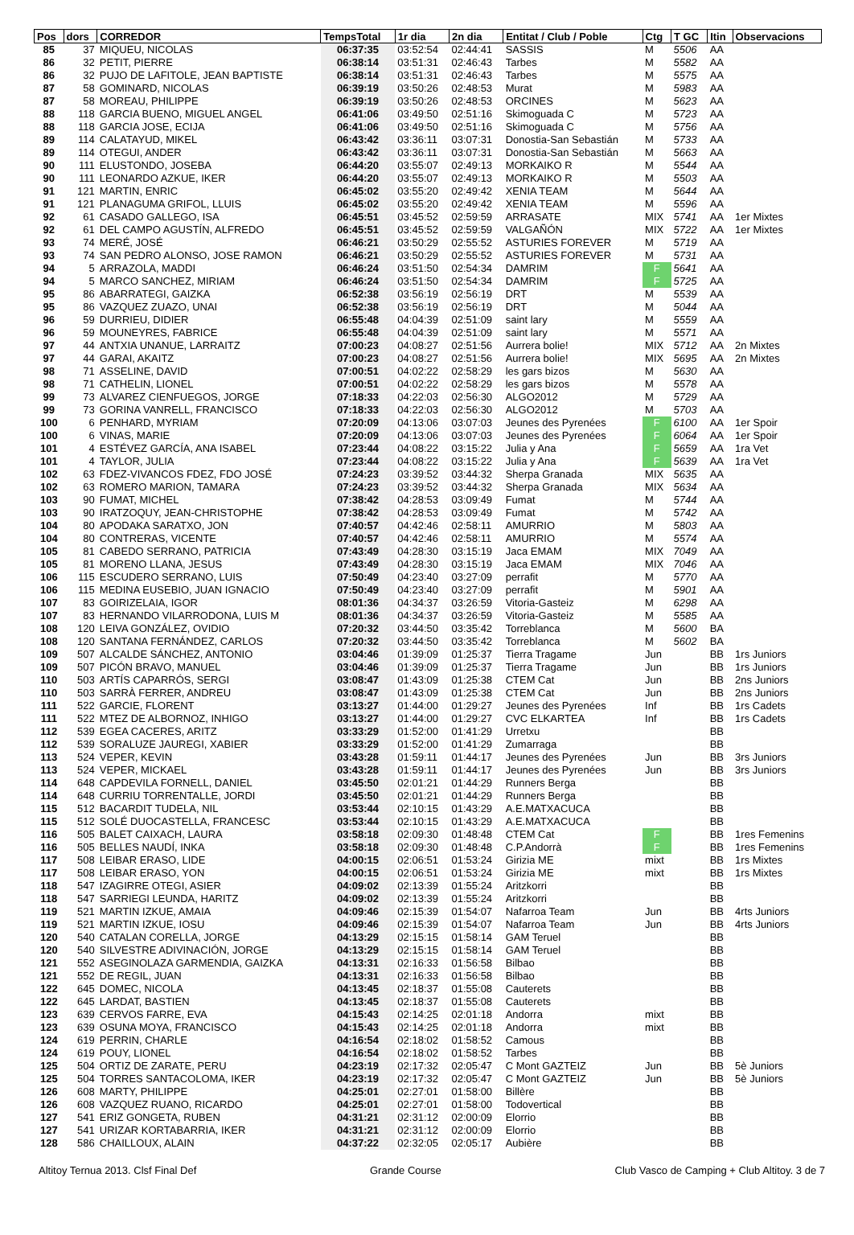| Pos | dors | CORREDOR | TempsTotal | 1r dia | 2n dia | Entitat / Club / Poble | Ctg | T GC | Itin | Observacions |
| --- | --- | --- | --- | --- | --- | --- | --- | --- | --- | --- |
| 85 | 37 | MIQUEU, NICOLAS | 06:37:35 | 03:52:54 | 02:44:41 | SASSIS | M | 5506 | AA | |
| 86 | 32 | PETIT, PIERRE | 06:38:14 | 03:51:31 | 02:46:43 | Tarbes | M | 5582 | AA | |
| 86 | 32 | PUJO DE LAFITOLE, JEAN BAPTISTE | 06:38:14 | 03:51:31 | 02:46:43 | Tarbes | M | 5575 | AA | |
| 87 | 58 | GOMINARD, NICOLAS | 06:39:19 | 03:50:26 | 02:48:53 | Murat | M | 5983 | AA | |
| 87 | 58 | MOREAU, PHILIPPE | 06:39:19 | 03:50:26 | 02:48:53 | ORCINES | M | 5623 | AA | |
| 88 | 118 | GARCIA BUENO, MIGUEL ANGEL | 06:41:06 | 03:49:50 | 02:51:16 | Skimoguada C | M | 5723 | AA | |
| 88 | 118 | GARCIA JOSE, ECIJA | 06:41:06 | 03:49:50 | 02:51:16 | Skimoguada C | M | 5756 | AA | |
| 89 | 114 | CALATAYUD, MIKEL | 06:43:42 | 03:36:11 | 03:07:31 | Donostia-San Sebastián | M | 5733 | AA | |
| 89 | 114 | OTEGUI, ANDER | 06:43:42 | 03:36:11 | 03:07:31 | Donostia-San Sebastián | M | 5663 | AA | |
| 90 | 111 | ELUSTONDO, JOSEBA | 06:44:20 | 03:55:07 | 02:49:13 | MORKAIKO R | M | 5544 | AA | |
| 90 | 111 | LEONARDO AZKUE, IKER | 06:44:20 | 03:55:07 | 02:49:13 | MORKAIKO R | M | 5503 | AA | |
| 91 | 121 | MARTIN, ENRIC | 06:45:02 | 03:55:20 | 02:49:42 | XENIA TEAM | M | 5644 | AA | |
| 91 | 121 | PLANAGUMA GRIFOL, LLUIS | 06:45:02 | 03:55:20 | 02:49:42 | XENIA TEAM | M | 5596 | AA | |
| 92 | 61 | CASADO GALLEGO, ISA | 06:45:51 | 03:45:52 | 02:59:59 | ARRASATE | MIX | 5741 | AA | 1er Mixtes |
| 92 | 61 | DEL CAMPO AGUSTÍN, ALFREDO | 06:45:51 | 03:45:52 | 02:59:59 | VALGAÑÓN | MIX | 5722 | AA | 1er Mixtes |
| 93 | 74 | MERÉ, JOSÉ | 06:46:21 | 03:50:29 | 02:55:52 | ASTURIES FOREVER | M | 5719 | AA | |
| 93 | 74 | SAN PEDRO ALONSO, JOSE RAMON | 06:46:21 | 03:50:29 | 02:55:52 | ASTURIES FOREVER | M | 5731 | AA | |
| 94 | 5 | ARRAZOLA, MADDI | 06:46:24 | 03:51:50 | 02:54:34 | DAMRIM | F | 5641 | AA | |
| 94 | 5 | MARCO SANCHEZ, MIRIAM | 06:46:24 | 03:51:50 | 02:54:34 | DAMRIM | F | 5725 | AA | |
| 95 | 86 | ABARRATEGI, GAIZKA | 06:52:38 | 03:56:19 | 02:56:19 | DRT | M | 5539 | AA | |
| 95 | 86 | VAZQUEZ ZUAZO, UNAI | 06:52:38 | 03:56:19 | 02:56:19 | DRT | M | 5044 | AA | |
| 96 | 59 | DURRIEU, DIDIER | 06:55:48 | 04:04:39 | 02:51:09 | saint lary | M | 5559 | AA | |
| 96 | 59 | MOUNEYRES, FABRICE | 06:55:48 | 04:04:39 | 02:51:09 | saint lary | M | 5571 | AA | |
| 97 | 44 | ANTXIA UNANUE, LARRAITZ | 07:00:23 | 04:08:27 | 02:51:56 | Aurrera bolie! | MIX | 5712 | AA | 2n Mixtes |
| 97 | 44 | GARAI, AKAITZ | 07:00:23 | 04:08:27 | 02:51:56 | Aurrera bolie! | MIX | 5695 | AA | 2n Mixtes |
| 98 | 71 | ASSELINE, DAVID | 07:00:51 | 04:02:22 | 02:58:29 | les gars bizos | M | 5630 | AA | |
| 98 | 71 | CATHELIN, LIONEL | 07:00:51 | 04:02:22 | 02:58:29 | les gars bizos | M | 5578 | AA | |
| 99 | 73 | ALVAREZ CIENFUEGOS, JORGE | 07:18:33 | 04:22:03 | 02:56:30 | ALGO2012 | M | 5729 | AA | |
| 99 | 73 | GORINA VANRELL, FRANCISCO | 07:18:33 | 04:22:03 | 02:56:30 | ALGO2012 | M | 5703 | AA | |
| 100 | 6 | PENHARD, MYRIAM | 07:20:09 | 04:13:06 | 03:07:03 | Jeunes des Pyrenées | F | 6100 | AA | 1er Spoir |
| 100 | 6 | VINAS, MARIE | 07:20:09 | 04:13:06 | 03:07:03 | Jeunes des Pyrenées | F | 6064 | AA | 1er Spoir |
| 101 | 4 | ESTÉVEZ GARCÍA, ANA ISABEL | 07:23:44 | 04:08:22 | 03:15:22 | Julia y Ana | F | 5659 | AA | 1ra Vet |
| 101 | 4 | TAYLOR, JULIA | 07:23:44 | 04:08:22 | 03:15:22 | Julia y Ana | F | 5639 | AA | 1ra Vet |
| 102 | 63 | FDEZ-VIVANCOS FDEZ, FDO JOSÉ | 07:24:23 | 03:39:52 | 03:44:32 | Sherpa Granada | MIX | 5635 | AA | |
| 102 | 63 | ROMERO MARION, TAMARA | 07:24:23 | 03:39:52 | 03:44:32 | Sherpa Granada | MIX | 5634 | AA | |
| 103 | 90 | FUMAT, MICHEL | 07:38:42 | 04:28:53 | 03:09:49 | Fumat | M | 5744 | AA | |
| 103 | 90 | IRATZOQUY, JEAN-CHRISTOPHE | 07:38:42 | 04:28:53 | 03:09:49 | Fumat | M | 5742 | AA | |
| 104 | 80 | APODAKA SARATXO, JON | 07:40:57 | 04:42:46 | 02:58:11 | AMURRIO | M | 5803 | AA | |
| 104 | 80 | CONTRERAS, VICENTE | 07:40:57 | 04:42:46 | 02:58:11 | AMURRIO | M | 5574 | AA | |
| 105 | 81 | CABEDO SERRANO, PATRICIA | 07:43:49 | 04:28:30 | 03:15:19 | Jaca EMAM | MIX | 7049 | AA | |
| 105 | 81 | MORENO LLANA, JESUS | 07:43:49 | 04:28:30 | 03:15:19 | Jaca EMAM | MIX | 7046 | AA | |
| 106 | 115 | ESCUDERO SERRANO, LUIS | 07:50:49 | 04:23:40 | 03:27:09 | perrafit | M | 5770 | AA | |
| 106 | 115 | MEDINA EUSEBIO, JUAN IGNACIO | 07:50:49 | 04:23:40 | 03:27:09 | perrafit | M | 5901 | AA | |
| 107 | 83 | GOIRIZELAIA, IGOR | 08:01:36 | 04:34:37 | 03:26:59 | Vitoria-Gasteiz | M | 6298 | AA | |
| 107 | 83 | HERNANDO VILARRODONA, LUIS M | 08:01:36 | 04:34:37 | 03:26:59 | Vitoria-Gasteiz | M | 5585 | AA | |
| 108 | 120 | LEIVA GONZÁLEZ, OVIDIO | 07:20:32 | 03:44:50 | 03:35:42 | Torreblanca | M | 5600 | BA | |
| 108 | 120 | SANTANA FERNÁNDEZ, CARLOS | 07:20:32 | 03:44:50 | 03:35:42 | Torreblanca | M | 5602 | BA | |
| 109 | 507 | ALCALDE SÁNCHEZ, ANTONIO | 03:04:46 | 01:39:09 | 01:25:37 | Tierra Tragame | Jun | | BB | 1rs Juniors |
| 109 | 507 | PICÓN BRAVO, MANUEL | 03:04:46 | 01:39:09 | 01:25:37 | Tierra Tragame | Jun | | BB | 1rs Juniors |
| 110 | 503 | ARTÍS CAPARRÓS, SERGI | 03:08:47 | 01:43:09 | 01:25:38 | CTEM Cat | Jun | | BB | 2ns Juniors |
| 110 | 503 | SARRÀ FERRER, ANDREU | 03:08:47 | 01:43:09 | 01:25:38 | CTEM Cat | Jun | | BB | 2ns Juniors |
| 111 | 522 | GARCIE, FLORENT | 03:13:27 | 01:44:00 | 01:29:27 | Jeunes des Pyrenées | Inf | | BB | 1rs Cadets |
| 111 | 522 | MTEZ DE ALBORNOZ, INHIGO | 03:13:27 | 01:44:00 | 01:29:27 | CVC ELKARTEA | Inf | | BB | 1rs Cadets |
| 112 | 539 | EGEA CACERES, ARITZ | 03:33:29 | 01:52:00 | 01:41:29 | Urretxu | | | BB | |
| 112 | 539 | SORALUZE JAUREGI, XABIER | 03:33:29 | 01:52:00 | 01:41:29 | Zumarraga | | | BB | |
| 113 | 524 | VEPER, KEVIN | 03:43:28 | 01:59:11 | 01:44:17 | Jeunes des Pyrenées | Jun | | BB | 3rs Juniors |
| 113 | 524 | VEPER, MICKAEL | 03:43:28 | 01:59:11 | 01:44:17 | Jeunes des Pyrenées | Jun | | BB | 3rs Juniors |
| 114 | 648 | CAPDEVILA FORNELL, DANIEL | 03:45:50 | 02:01:21 | 01:44:29 | Runners Berga | | | BB | |
| 114 | 648 | CURRIU TORRENTALLE, JORDI | 03:45:50 | 02:01:21 | 01:44:29 | Runners Berga | | | BB | |
| 115 | 512 | BACARDIT TUDELA, NIL | 03:53:44 | 02:10:15 | 01:43:29 | A.E.MATXACUCA | | | BB | |
| 115 | 512 | SOLÉ DUOCASTELLA, FRANCESC | 03:53:44 | 02:10:15 | 01:43:29 | A.E.MATXACUCA | | | BB | |
| 116 | 505 | BALET CAIXACH, LAURA | 03:58:18 | 02:09:30 | 01:48:48 | CTEM Cat | F | | BB | 1res Femenins |
| 116 | 505 | BELLES NAUDÍ, INKA | 03:58:18 | 02:09:30 | 01:48:48 | C.P.Andorrà | F | | BB | 1res Femenins |
| 117 | 508 | LEIBAR ERASO, LIDE | 04:00:15 | 02:06:51 | 01:53:24 | Girizia ME | mixt | | BB | 1rs Mixtes |
| 117 | 508 | LEIBAR ERASO, YON | 04:00:15 | 02:06:51 | 01:53:24 | Girizia ME | mixt | | BB | 1rs Mixtes |
| 118 | 547 | IZAGIRRE OTEGI, ASIER | 04:09:02 | 02:13:39 | 01:55:24 | Aritzkorri | | | BB | |
| 118 | 547 | SARRIEGI LEUNDA, HARITZ | 04:09:02 | 02:13:39 | 01:55:24 | Aritzkorri | | | BB | |
| 119 | 521 | MARTIN IZKUE, AMAIA | 04:09:46 | 02:15:39 | 01:54:07 | Nafarroa Team | Jun | | BB | 4rts Juniors |
| 119 | 521 | MARTIN IZKUE, IOSU | 04:09:46 | 02:15:39 | 01:54:07 | Nafarroa Team | Jun | | BB | 4rts Juniors |
| 120 | 540 | CATALAN CORELLA, JORGE | 04:13:29 | 02:15:15 | 01:58:14 | GAM Teruel | | | BB | |
| 120 | 540 | SILVESTRE ADIVINACIÓN, JORGE | 04:13:29 | 02:15:15 | 01:58:14 | GAM Teruel | | | BB | |
| 121 | 552 | ASEGINOLAZA GARMENDIA, GAIZKA | 04:13:31 | 02:16:33 | 01:56:58 | Bilbao | | | BB | |
| 121 | 552 | DE REGIL, JUAN | 04:13:31 | 02:16:33 | 01:56:58 | Bilbao | | | BB | |
| 122 | 645 | DOMEC, NICOLA | 04:13:45 | 02:18:37 | 01:55:08 | Cauterets | | | BB | |
| 122 | 645 | LARDAT, BASTIEN | 04:13:45 | 02:18:37 | 01:55:08 | Cauterets | | | BB | |
| 123 | 639 | CERVOS FARRE, EVA | 04:15:43 | 02:14:25 | 02:01:18 | Andorra | mixt | | BB | |
| 123 | 639 | OSUNA MOYA, FRANCISCO | 04:15:43 | 02:14:25 | 02:01:18 | Andorra | mixt | | BB | |
| 124 | 619 | PERRIN, CHARLE | 04:16:54 | 02:18:02 | 01:58:52 | Camous | | | BB | |
| 124 | 619 | POUY, LIONEL | 04:16:54 | 02:18:02 | 01:58:52 | Tarbes | | | BB | |
| 125 | 504 | ORTIZ DE ZARATE, PERU | 04:23:19 | 02:17:32 | 02:05:47 | C Mont GAZTEIZ | Jun | | BB | 5è Juniors |
| 125 | 504 | TORRES SANTACOLOMA, IKER | 04:23:19 | 02:17:32 | 02:05:47 | C Mont GAZTEIZ | Jun | | BB | 5è Juniors |
| 126 | 608 | MARTY, PHILIPPE | 04:25:01 | 02:27:01 | 01:58:00 | Billère | | | BB | |
| 126 | 608 | VAZQUEZ RUANO, RICARDO | 04:25:01 | 02:27:01 | 01:58:00 | Todovertical | | | BB | |
| 127 | 541 | ERIZ GONGETA, RUBEN | 04:31:21 | 02:31:12 | 02:00:09 | Elorrio | | | BB | |
| 127 | 541 | URIZAR KORTABARRIA, IKER | 04:31:21 | 02:31:12 | 02:00:09 | Elorrio | | | BB | |
| 128 | 586 | CHAILLOUX, ALAIN | 04:37:22 | 02:32:05 | 02:05:17 | Aubière | | | BB | |
Altitoy Ternua 2013. Clsf Final Def Grande Course Club Vasco de Camping + Club Altitoy. 3 de 7